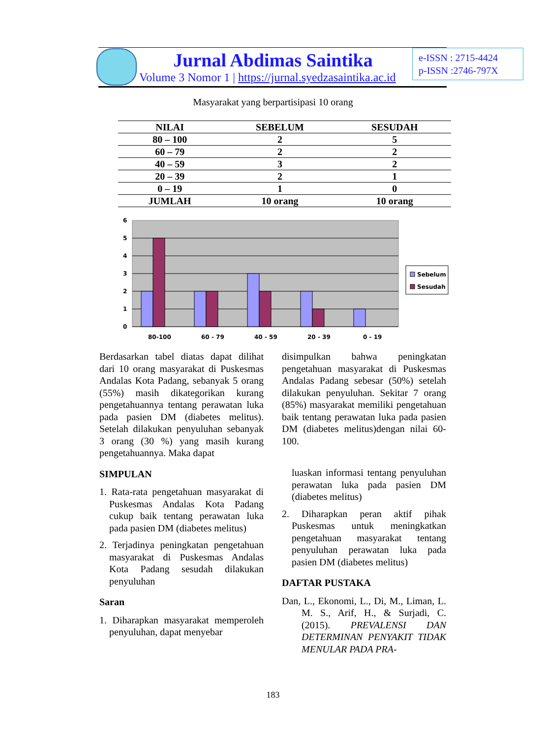Jurnal Abdimas Saintika
Volume 3 Nomor 1 | https://jurnal.syedzasaintika.ac.id
e-ISSN : 2715-4424
p-ISSN :2746-797X
Masyarakat yang berpartisipasi 10 orang
| NILAI | SEBELUM | SESUDAH |
| --- | --- | --- |
| 80 – 100 | 2 | 5 |
| 60 – 79 | 2 | 2 |
| 40 – 59 | 3 | 2 |
| 20 – 39 | 2 | 1 |
| 0 – 19 | 1 | 0 |
| JUMLAH | 10 orang | 10 orang |
6
5
4
3
2
1
0
80-100
60 - 79
40 - 59
20 - 39
0 - 19
Sebelum
Sesudah
Berdasarkan tabel diatas dapat dilihat dari 10 orang masyarakat di Puskesmas Andalas Kota Padang, sebanyak 5 orang (55%) masih dikategorikan kurang pengetahuannya tentang perawatan luka pada pasien DM (diabetes melitus). Setelah dilakukan penyuluhan sebanyak 3 orang (30 %) yang masih kurang pengetahuannya. Maka dapat
SIMPULAN
1. Rata-rata pengetahuan masyarakat di Puskesmas Andalas Kota Padang cukup baik tentang perawatan luka pada pasien DM (diabetes melitus)
2. Terjadinya peningkatan pengetahuan masyarakat di Puskesmas Andalas Kota Padang sesudah dilakukan penyuluhan
Saran
1. Diharapkan masyarakat memperoleh penyuluhan, dapat menyebar
disimpulkan bahwa peningkatan pengetahuan masyarakat di Puskesmas Andalas Padang sebesar (50%) setelah dilakukan penyuluhan. Sekitar 7 orang (85%) masyarakat memiliki pengetahuan baik tentang perawatan luka pada pasien DM (diabetes melitus)dengan nilai 60-100.
luaskan informasi tentang penyuluhan perawatan luka pada pasien DM (diabetes melitus)
2. Diharapkan peran aktif pihak Puskesmas untuk meningkatkan pengetahuan masyarakat tentang penyuluhan perawatan luka pada pasien DM (diabetes melitus)
DAFTAR PUSTAKA
Dan, L., Ekonomi, L., Di, M., Liman, L. M. S., Arif, H., & Surjadi, C. (2015). PREVALENSI DAN DETERMINAN PENYAKIT TIDAK MENULAR PADA PRA-
183